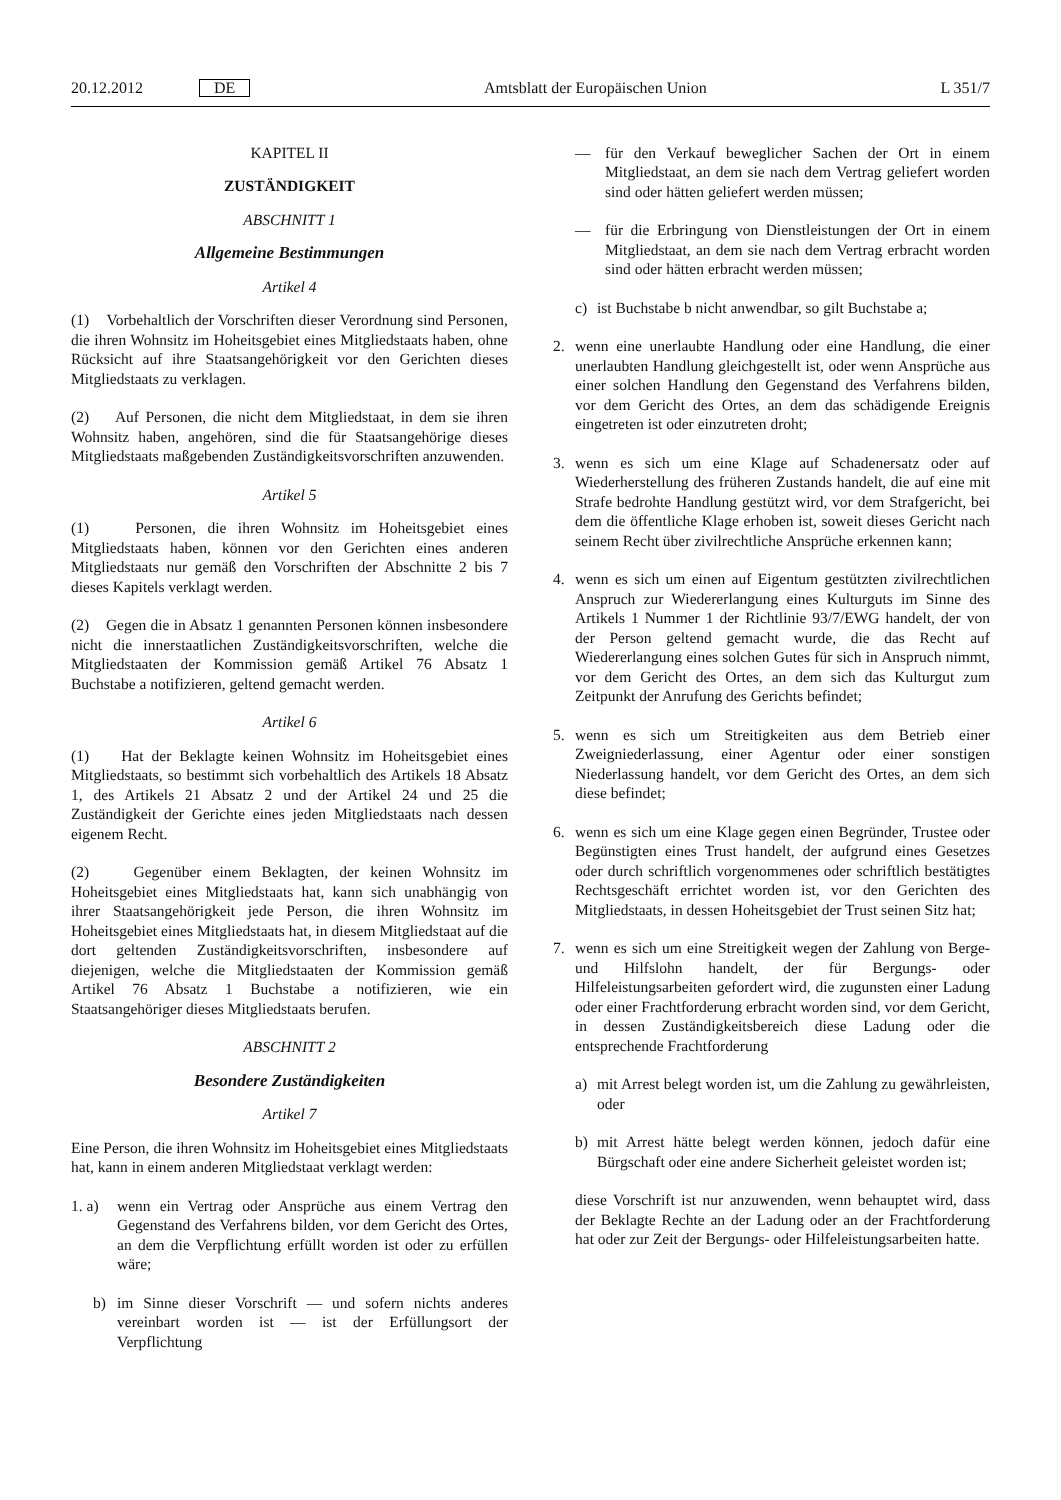20.12.2012 DE Amtsblatt der Europäischen Union L 351/7
KAPITEL II
ZUSTÄNDIGKEIT
ABSCHNITT 1
Allgemeine Bestimmungen
Artikel 4
(1) Vorbehaltlich der Vorschriften dieser Verordnung sind Personen, die ihren Wohnsitz im Hoheitsgebiet eines Mitgliedstaats haben, ohne Rücksicht auf ihre Staatsangehörigkeit vor den Gerichten dieses Mitgliedstaats zu verklagen.
(2) Auf Personen, die nicht dem Mitgliedstaat, in dem sie ihren Wohnsitz haben, angehören, sind die für Staatsangehörige dieses Mitgliedstaats maßgebenden Zuständigkeitsvorschriften anzuwenden.
Artikel 5
(1) Personen, die ihren Wohnsitz im Hoheitsgebiet eines Mitgliedstaats haben, können vor den Gerichten eines anderen Mitgliedstaats nur gemäß den Vorschriften der Abschnitte 2 bis 7 dieses Kapitels verklagt werden.
(2) Gegen die in Absatz 1 genannten Personen können insbesondere nicht die innerstaatlichen Zuständigkeitsvorschriften, welche die Mitgliedstaaten der Kommission gemäß Artikel 76 Absatz 1 Buchstabe a notifizieren, geltend gemacht werden.
Artikel 6
(1) Hat der Beklagte keinen Wohnsitz im Hoheitsgebiet eines Mitgliedstaats, so bestimmt sich vorbehaltlich des Artikels 18 Absatz 1, des Artikels 21 Absatz 2 und der Artikel 24 und 25 die Zuständigkeit der Gerichte eines jeden Mitgliedstaats nach dessen eigenem Recht.
(2) Gegenüber einem Beklagten, der keinen Wohnsitz im Hoheitsgebiet eines Mitgliedstaats hat, kann sich unabhängig von ihrer Staatsangehörigkeit jede Person, die ihren Wohnsitz im Hoheitsgebiet eines Mitgliedstaats hat, in diesem Mitgliedstaat auf die dort geltenden Zuständigkeitsvorschriften, insbesondere auf diejenigen, welche die Mitgliedstaaten der Kommission gemäß Artikel 76 Absatz 1 Buchstabe a notifizieren, wie ein Staatsangehöriger dieses Mitgliedstaats berufen.
ABSCHNITT 2
Besondere Zuständigkeiten
Artikel 7
Eine Person, die ihren Wohnsitz im Hoheitsgebiet eines Mitgliedstaats hat, kann in einem anderen Mitgliedstaat verklagt werden:
1. a) wenn ein Vertrag oder Ansprüche aus einem Vertrag den Gegenstand des Verfahrens bilden, vor dem Gericht des Ortes, an dem die Verpflichtung erfüllt worden ist oder zu erfüllen wäre;
b) im Sinne dieser Vorschrift — und sofern nichts anderes vereinbart worden ist — ist der Erfüllungsort der Verpflichtung
— für den Verkauf beweglicher Sachen der Ort in einem Mitgliedstaat, an dem sie nach dem Vertrag geliefert worden sind oder hätten geliefert werden müssen;
— für die Erbringung von Dienstleistungen der Ort in einem Mitgliedstaat, an dem sie nach dem Vertrag erbracht worden sind oder hätten erbracht werden müssen;
c) ist Buchstabe b nicht anwendbar, so gilt Buchstabe a;
2. wenn eine unerlaubte Handlung oder eine Handlung, die einer unerlaubten Handlung gleichgestellt ist, oder wenn Ansprüche aus einer solchen Handlung den Gegenstand des Verfahrens bilden, vor dem Gericht des Ortes, an dem das schädigende Ereignis eingetreten ist oder einzutreten droht;
3. wenn es sich um eine Klage auf Schadenersatz oder auf Wiederherstellung des früheren Zustands handelt, die auf eine mit Strafe bedrohte Handlung gestützt wird, vor dem Strafgericht, bei dem die öffentliche Klage erhoben ist, soweit dieses Gericht nach seinem Recht über zivilrechtliche Ansprüche erkennen kann;
4. wenn es sich um einen auf Eigentum gestützten zivilrechtlichen Anspruch zur Wiedererlangung eines Kulturguts im Sinne des Artikels 1 Nummer 1 der Richtlinie 93/7/EWG handelt, der von der Person geltend gemacht wurde, die das Recht auf Wiedererlangung eines solchen Gutes für sich in Anspruch nimmt, vor dem Gericht des Ortes, an dem sich das Kulturgut zum Zeitpunkt der Anrufung des Gerichts befindet;
5. wenn es sich um Streitigkeiten aus dem Betrieb einer Zweigniederlassung, einer Agentur oder einer sonstigen Niederlassung handelt, vor dem Gericht des Ortes, an dem sich diese befindet;
6. wenn es sich um eine Klage gegen einen Begründer, Trustee oder Begünstigten eines Trust handelt, der aufgrund eines Gesetzes oder durch schriftlich vorgenommenes oder schriftlich bestätigtes Rechtsgeschäft errichtet worden ist, vor den Gerichten des Mitgliedstaats, in dessen Hoheitsgebiet der Trust seinen Sitz hat;
7. wenn es sich um eine Streitigkeit wegen der Zahlung von Berge- und Hilfslohn handelt, der für Bergungs- oder Hilfeleistungsarbeiten gefordert wird, die zugunsten einer Ladung oder einer Frachtforderung erbracht worden sind, vor dem Gericht, in dessen Zuständigkeitsbereich diese Ladung oder die entsprechende Frachtforderung
a) mit Arrest belegt worden ist, um die Zahlung zu gewährleisten, oder
b) mit Arrest hätte belegt werden können, jedoch dafür eine Bürgschaft oder eine andere Sicherheit geleistet worden ist;
diese Vorschrift ist nur anzuwenden, wenn behauptet wird, dass der Beklagte Rechte an der Ladung oder an der Frachtforderung hat oder zur Zeit der Bergungs- oder Hilfeleistungsarbeiten hatte.